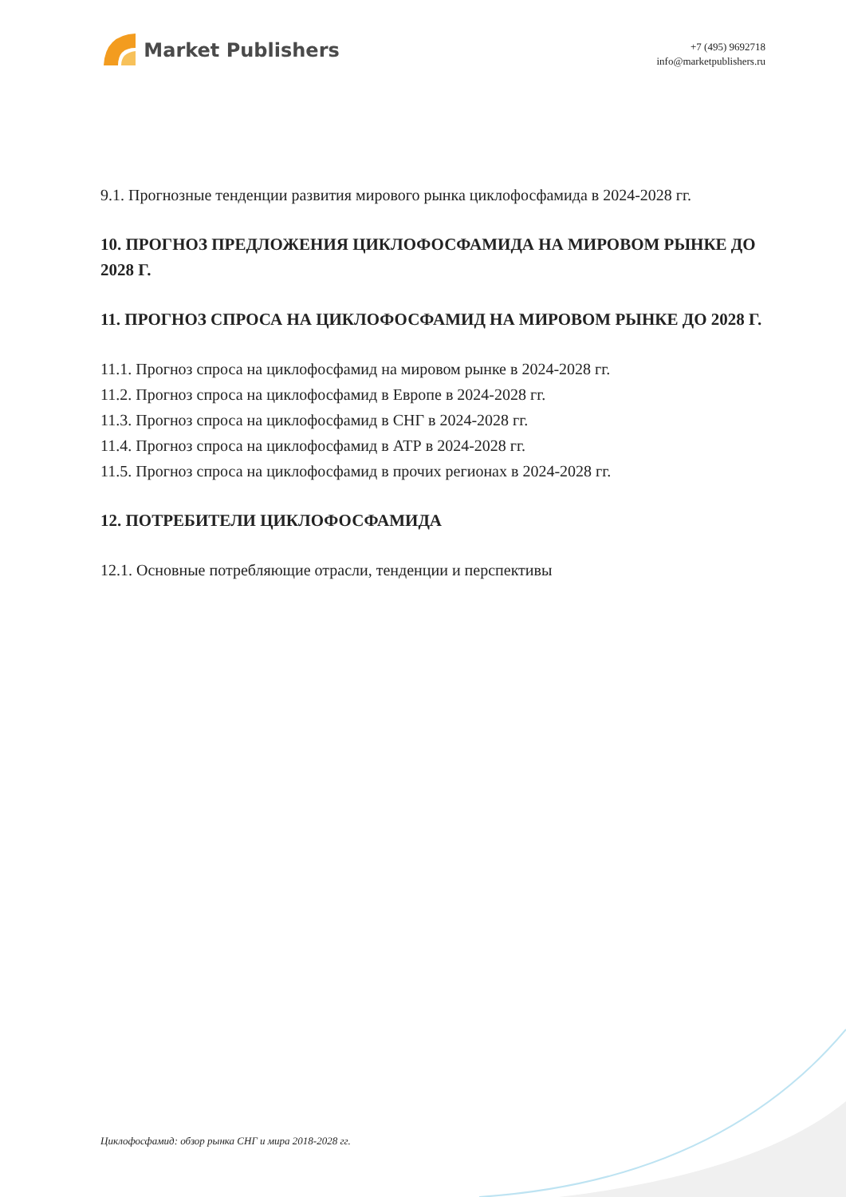Market Publishers
+7 (495) 9692718
info@marketpublishers.ru
9.1. Прогнозные тенденции развития мирового рынка циклофосфамида в 2024-2028 гг.
10. ПРОГНОЗ ПРЕДЛОЖЕНИЯ ЦИКЛОФОСФАМИДА НА МИРОВОМ РЫНКЕ ДО 2028 Г.
11. ПРОГНОЗ СПРОСА НА ЦИКЛОФОСФАМИД НА МИРОВОМ РЫНКЕ ДО 2028 Г.
11.1. Прогноз спроса на циклофосфамид на мировом рынке в 2024-2028 гг.
11.2. Прогноз спроса на циклофосфамид в Европе в 2024-2028 гг.
11.3. Прогноз спроса на циклофосфамид в СНГ в 2024-2028 гг.
11.4. Прогноз спроса на циклофосфамид в АТР в 2024-2028 гг.
11.5. Прогноз спроса на циклофосфамид в прочих регионах в 2024-2028 гг.
12. ПОТРЕБИТЕЛИ ЦИКЛОФОСФАМИДА
12.1. Основные потребляющие отрасли, тенденции и перспективы
Циклофосфамид: обзор рынка СНГ и мира 2018-2028 гг.